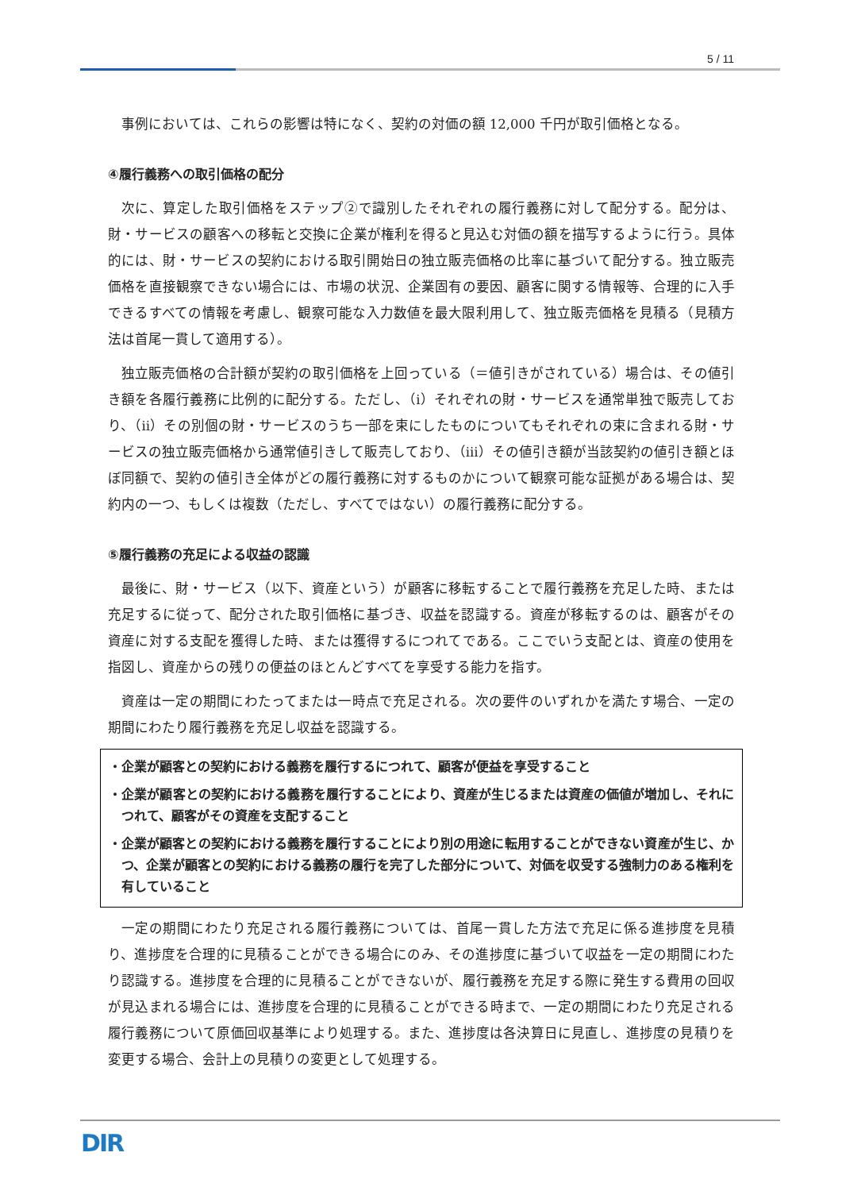5 / 11
事例においては、これらの影響は特になく、契約の対価の額 12,000 千円が取引価格となる。
④履行義務への取引価格の配分
次に、算定した取引価格をステップ②で識別したそれぞれの履行義務に対して配分する。配分は、財・サービスの顧客への移転と交換に企業が権利を得ると見込む対価の額を描写するように行う。具体的には、財・サービスの契約における取引開始日の独立販売価格の比率に基づいて配分する。独立販売価格を直接観察できない場合には、市場の状況、企業固有の要因、顧客に関する情報等、合理的に入手できるすべての情報を考慮し、観察可能な入力数値を最大限利用して、独立販売価格を見積る（見積方法は首尾一貫して適用する）。
独立販売価格の合計額が契約の取引価格を上回っている（＝値引きがされている）場合は、その値引き額を各履行義務に比例的に配分する。ただし、（ⅰ）それぞれの財・サービスを通常単独で販売しており、（ⅱ）その別個の財・サービスのうち一部を束にしたものについてもそれぞれの束に含まれる財・サービスの独立販売価格から通常値引きして販売しており、（ⅲ）その値引き額が当該契約の値引き額とほぼ同額で、契約の値引き全体がどの履行義務に対するものかについて観察可能な証拠がある場合は、契約内の一つ、もしくは複数（ただし、すべてではない）の履行義務に配分する。
⑤履行義務の充足による収益の認識
最後に、財・サービス（以下、資産という）が顧客に移転することで履行義務を充足した時、または充足するに従って、配分された取引価格に基づき、収益を認識する。資産が移転するのは、顧客がその資産に対する支配を獲得した時、または獲得するにつれてである。ここでいう支配とは、資産の使用を指図し、資産からの残りの便益のほとんどすべてを享受する能力を指す。
資産は一定の期間にわたってまたは一時点で充足される。次の要件のいずれかを満たす場合、一定の期間にわたり履行義務を充足し収益を認識する。
・企業が顧客との契約における義務を履行するにつれて、顧客が便益を享受すること
・企業が顧客との契約における義務を履行することにより、資産が生じるまたは資産の価値が増加し、それにつれて、顧客がその資産を支配すること
・企業が顧客との契約における義務を履行することにより別の用途に転用することができない資産が生じ、かつ、企業が顧客との契約における義務の履行を完了した部分について、対価を収受する強制力のある権利を有していること
一定の期間にわたり充足される履行義務については、首尾一貫した方法で充足に係る進捗度を見積り、進捗度を合理的に見積ることができる場合にのみ、その進捗度に基づいて収益を一定の期間にわたり認識する。進捗度を合理的に見積ることができないが、履行義務を充足する際に発生する費用の回収が見込まれる場合には、進捗度を合理的に見積ることができる時まで、一定の期間にわたり充足される履行義務について原価回収基準により処理する。また、進捗度は各決算日に見直し、進捗度の見積りを変更する場合、会計上の見積りの変更として処理する。
DIR